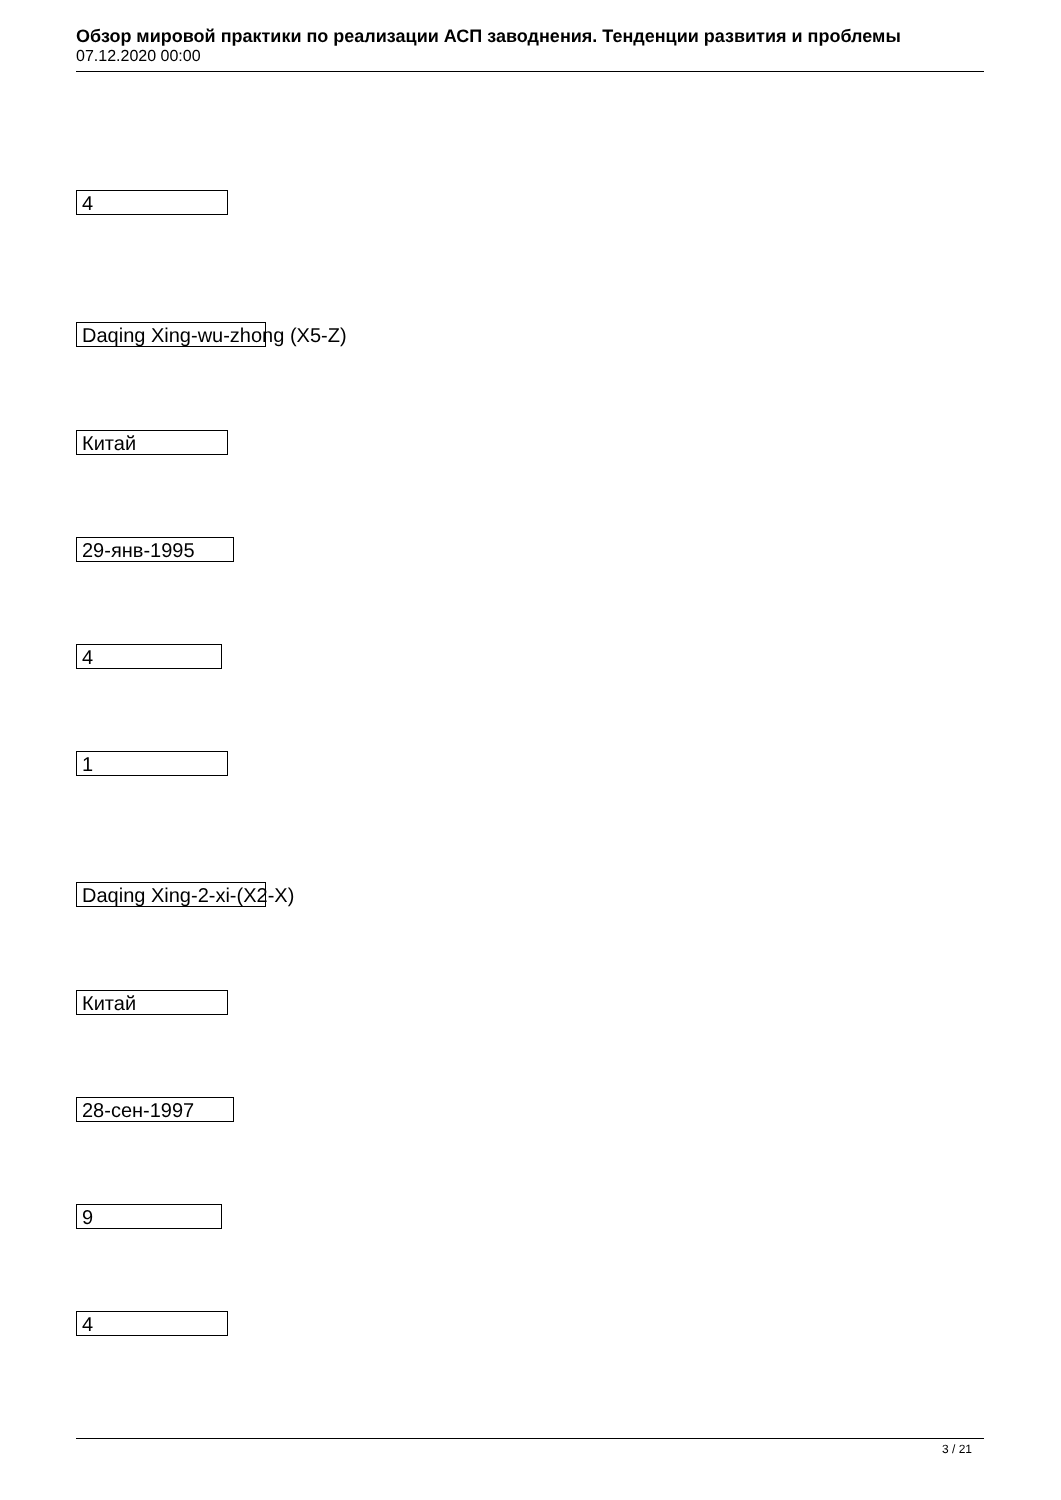Обзор мировой практики по реализации АСП заводнения. Тенденции развития и проблемы
07.12.2020 00:00
4
Daqing Xing-wu-zhong (X5-Z)
Китай
29-янв-1995
4
1
Daqing Xing-2-xi-(X2-X)
Китай
28-сен-1997
9
4
3 / 21